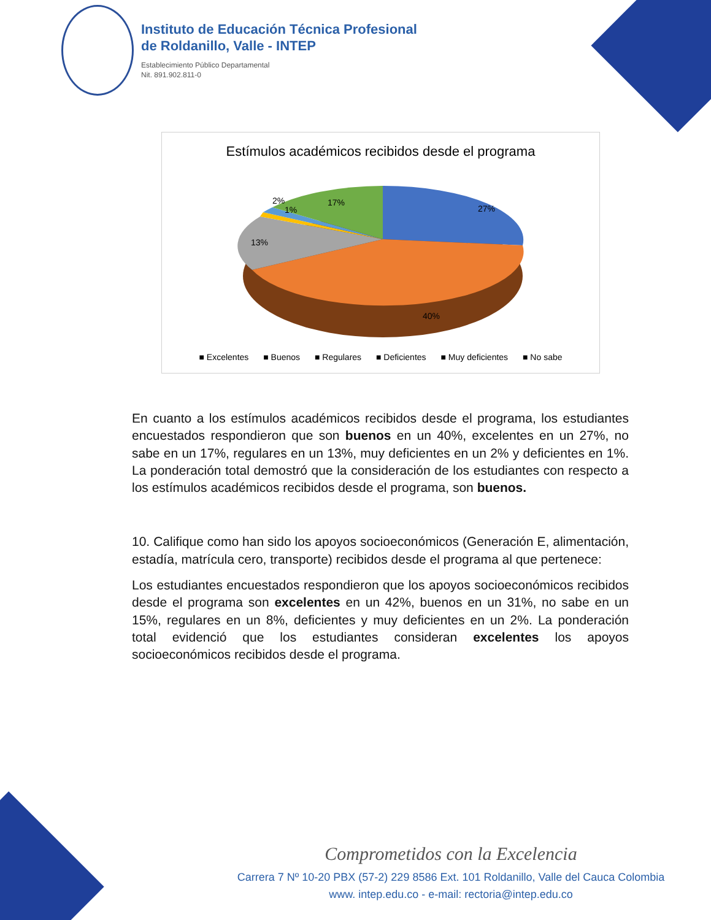Instituto de Educación Técnica Profesional
de Roldanillo, Valle - INTEP
Establecimiento Público Departamental
Nit. 891.902.811-0
Estímulos académicos recibidos desde el programa
27%
40%
13%
1%
2%
17%
■ Excelentes ■ Buenos ■ Regulares ■ Deficientes ■ Muy deficientes ■ No sabe
En cuanto a los estímulos académicos recibidos desde el programa, los estudiantes encuestados respondieron que son buenos en un 40%, excelentes en un 27%, no sabe en un 17%, regulares en un 13%, muy deficientes en un 2% y deficientes en 1%. La ponderación total demostró que la consideración de los estudiantes con respecto a los estímulos académicos recibidos desde el programa, son buenos.
10. Califique como han sido los apoyos socioeconómicos (Generación E, alimentación, estadía, matrícula cero, transporte) recibidos desde el programa al que pertenece:
Los estudiantes encuestados respondieron que los apoyos socioeconómicos recibidos desde el programa son excelentes en un 42%, buenos en un 31%, no sabe en un 15%, regulares en un 8%, deficientes y muy deficientes en un 2%. La ponderación total evidenció que los estudiantes consideran excelentes los apoyos socioeconómicos recibidos desde el programa.
Comprometidos con la Excelencia
Carrera 7 Nº 10-20 PBX (57-2) 229 8586 Ext. 101 Roldanillo, Valle del Cauca Colombia
www. intep.edu.co - e-mail: rectoria@intep.edu.co